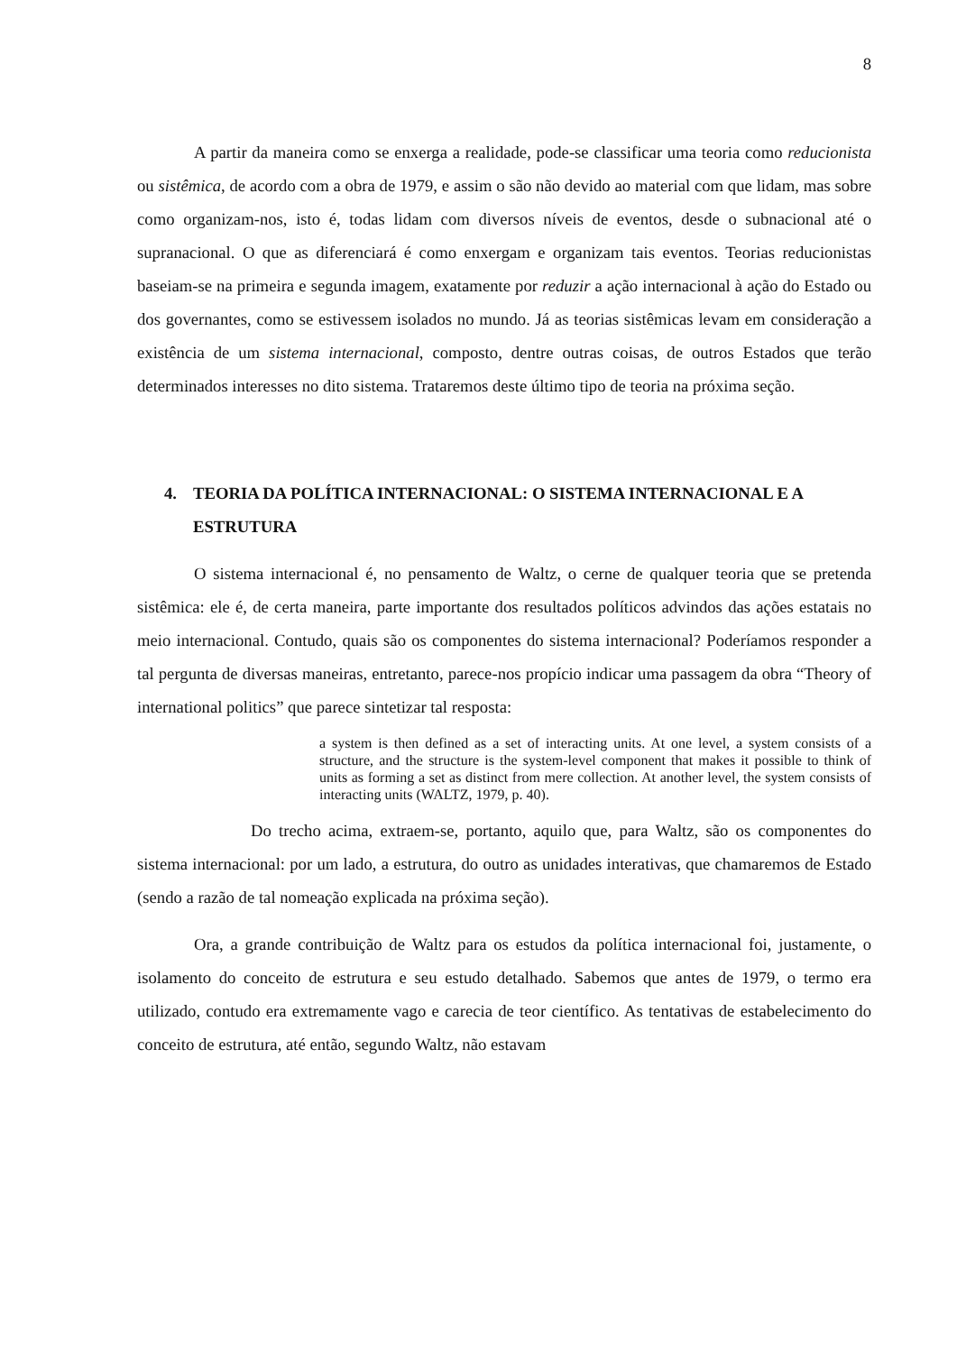8
A partir da maneira como se enxerga a realidade, pode-se classificar uma teoria como reducionista ou sistêmica, de acordo com a obra de 1979, e assim o são não devido ao material com que lidam, mas sobre como organizam-nos, isto é, todas lidam com diversos níveis de eventos, desde o subnacional até o supranacional. O que as diferenciará é como enxergam e organizam tais eventos. Teorias reducionistas baseiam-se na primeira e segunda imagem, exatamente por reduzir a ação internacional à ação do Estado ou dos governantes, como se estivessem isolados no mundo. Já as teorias sistêmicas levam em consideração a existência de um sistema internacional, composto, dentre outras coisas, de outros Estados que terão determinados interesses no dito sistema. Trataremos deste último tipo de teoria na próxima seção.
4. TEORIA DA POLÍTICA INTERNACIONAL: O SISTEMA INTERNACIONAL E A ESTRUTURA
O sistema internacional é, no pensamento de Waltz, o cerne de qualquer teoria que se pretenda sistêmica: ele é, de certa maneira, parte importante dos resultados políticos advindos das ações estatais no meio internacional. Contudo, quais são os componentes do sistema internacional? Poderíamos responder a tal pergunta de diversas maneiras, entretanto, parece-nos propício indicar uma passagem da obra “Theory of international politics” que parece sintetizar tal resposta:
a system is then defined as a set of interacting units. At one level, a system consists of a structure, and the structure is the system-level component that makes it possible to think of units as forming a set as distinct from mere collection. At another level, the system consists of interacting units (WALTZ, 1979, p. 40).
Do trecho acima, extraem-se, portanto, aquilo que, para Waltz, são os componentes do sistema internacional: por um lado, a estrutura, do outro as unidades interativas, que chamaremos de Estado (sendo a razão de tal nomeação explicada na próxima seção).
Ora, a grande contribuição de Waltz para os estudos da política internacional foi, justamente, o isolamento do conceito de estrutura e seu estudo detalhado. Sabemos que antes de 1979, o termo era utilizado, contudo era extremamente vago e carecia de teor científico. As tentativas de estabelecimento do conceito de estrutura, até então, segundo Waltz, não estavam